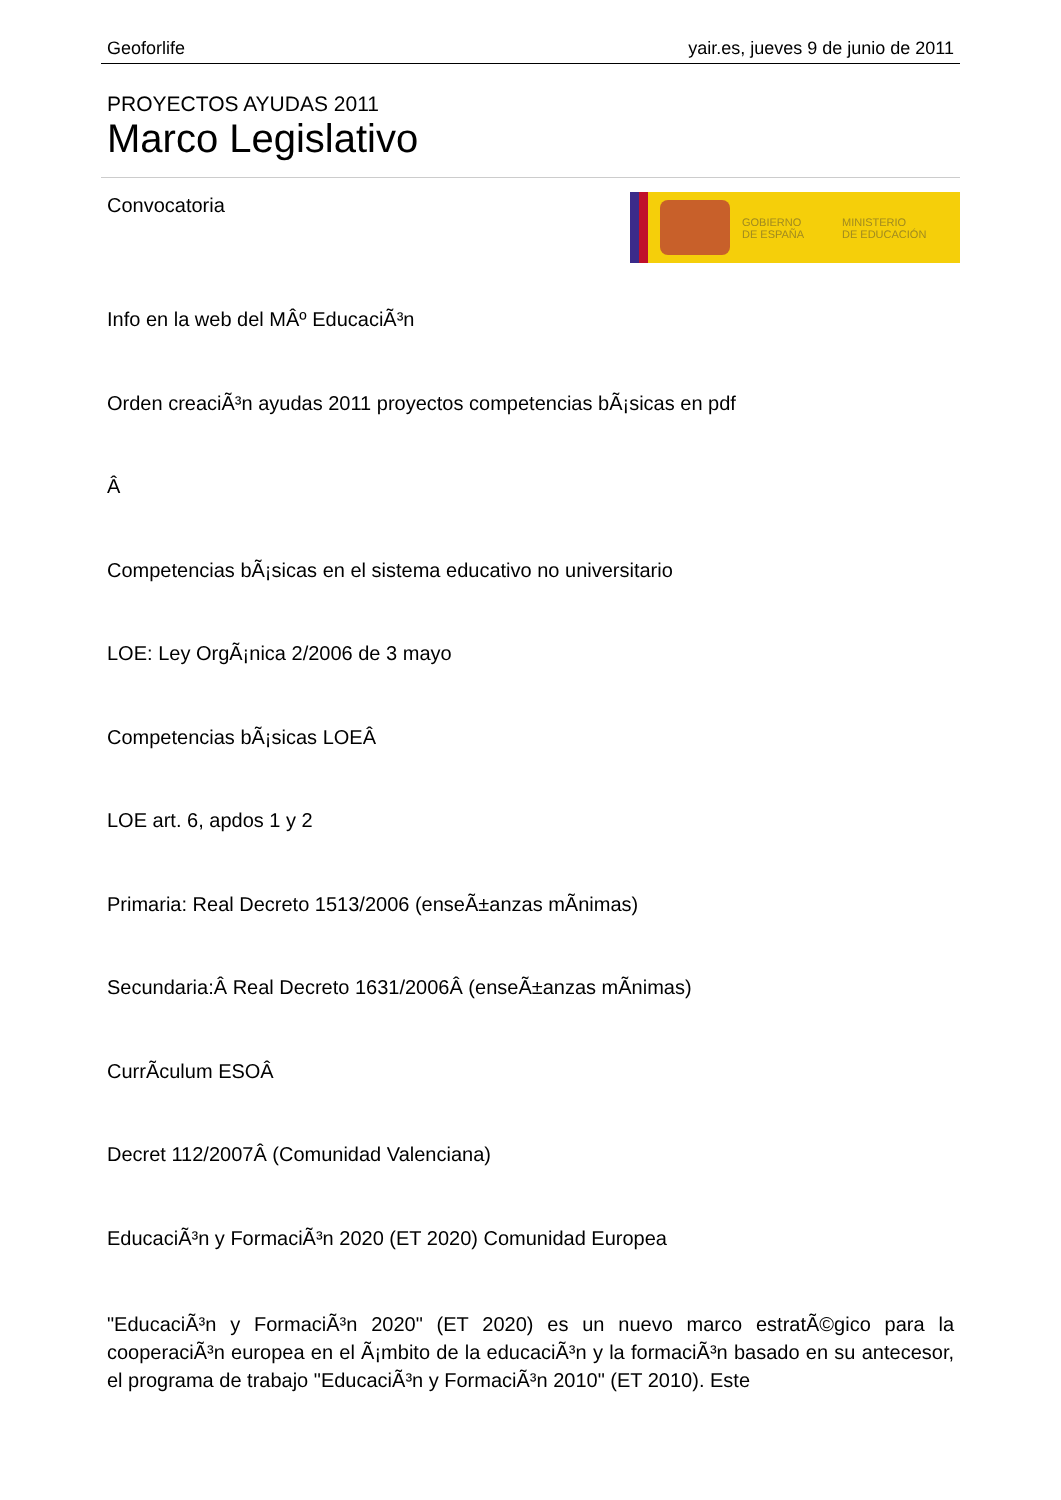Geoforlife yair.es, jueves 9 de junio de 2011
PROYECTOS AYUDAS 2011
Marco Legislativo
Convocatoria
GOBIERNO
DE ESPAÑA
MINISTERIO
DE EDUCACIÓN
Info en la web del MÂº EducaciÃ³n
Orden creaciÃ³n ayudas 2011 proyectos competencias bÃ¡sicas en pdf
Â
Competencias bÃ¡sicas en el sistema educativo no universitario
LOE: Ley OrgÃ¡nica 2/2006 de 3 mayo
Competencias bÃ¡sicas LOEÂ
LOE art. 6, apdos 1 y 2
Primaria: Real Decreto 1513/2006 (enseÃ±anzas mÃ­nimas)
Secundaria:Â Real Decreto 1631/2006Â (enseÃ±anzas mÃ­nimas)
CurrÃ­culum ESOÂ
Decret 112/2007Â (Comunidad Valenciana)
EducaciÃ³n y FormaciÃ³n 2020 (ET 2020) Comunidad Europea
"EducaciÃ³n y FormaciÃ³n 2020" (ET 2020) es un nuevo marco estratÃ©gico para la cooperaciÃ³n europea en el Ã¡mbito de la educaciÃ³n y la formaciÃ³n basado en su antecesor, el programa de trabajo "EducaciÃ³n y FormaciÃ³n 2010" (ET 2010). Este